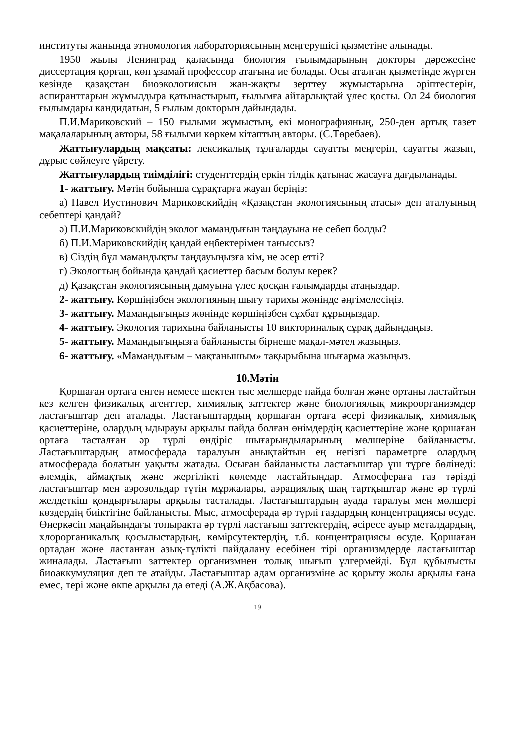институты жанында этномология лабораториясының меңгерушісі қызметіне алынады.
1950 жылы Ленинград қаласында биология ғылымдарының докторы дәрежесіне диссертация қорғап, көп ұзамай профессор атағына ие болады. Осы аталған қызметінде жүрген кезінде қазақстан биоэкологиясын жан-жақты зерттеу жұмыстарына әріптестерін, аспиранттарын жұмылдыра қатынастырып, ғылымға айтарлықтай үлес қосты. Ол 24 биология ғылымдары кандидатын, 5 ғылым докторын дайындады.
П.И.Мариковский – 150 ғылыми жұмыстың, екі монографияның, 250-ден артық газет мақалаларының авторы, 58 ғылыми көркем кітаптың авторы. (С.Төребаев).
Жаттығулардың мақсаты: лексикалық тұлғаларды сауатты меңгеріп, сауатты жазып, дұрыс сөйлеуге үйрету.
Жаттығулардың тиімділігі: студенттердің еркін тілдік қатынас жасауға дағдыланады.
1- жаттығу. Мәтін бойынша сұрақтарға жауап беріңіз:
а) Павел Иустинович Мариковскийдің «Қазақстан экологиясының атасы» деп аталуының себептері қандай?
ә) П.И.Мариковскийдің эколог мамандығын таңдауына не себеп болды?
б) П.И.Мариковскийдің қандай еңбектерімен таныссыз?
в) Сіздің бұл мамандықты таңдауыңызға кім, не әсер етті?
г) Экологтың бойында қандай қасиеттер басым болуы керек?
д) Қазақстан экологиясының дамуына үлес қосқан ғалымдарды атаңыздар.
2- жаттығу. Көршіңізбен экологияның шығу тарихы жөнінде әңгімелесіңіз.
3- жаттығу. Мамандығыңыз жөнінде көршіңізбен сұхбат құрыңыздар.
4- жаттығу. Экология тарихына байланысты 10 викториналық сұрақ дайындаңыз.
5- жаттығу. Мамандығыңызға байланысты бірнеше мақал-мәтел жазыңыз.
6- жаттығу. «Мамандығым – мақтанышым» тақырыбына шығарма жазыңыз.
10.Мәтін
Қоршаған ортаға енген немесе шектен тыс мелшерде пайда болған және ортаны ластайтын кез келген физикалық агенттер, химиялық заттектер және биологиялық микроорганизмдер ластағыштар деп аталады. Ластағыштардың қоршаған ортаға әсері физикалық, химиялық қасиеттеріне, олардың ыдырауы арқылы пайда болған өнімдердің қасиеттеріне және қоршаған ортаға тасталған әр түрлі өндіріс шығарындыларының мөлшеріне байланысты. Ластағыштардың атмосферада таралуын анықтайтын ең негізгі параметрге олардың атмосферада болатын уақыты жатады. Осыған байланысты ластағыштар үш түрге бөлінеді: әлемдік, аймақтық және жергілікті көлемде ластайтындар. Атмосфераға газ тәрізді ластағыштар мен аэрозольдар түтін мұржалары, аэрациялық шаң тартқыштар және әр түрлі желдеткіш қондырғылары арқылы тасталады. Ластағыштардың ауада таралуы мен мөлшері көздердің биіктігіне байланысты. Мыс, атмосферада әр түрлі газдардың концентрациясы өсуде. Өнеркәсіп маңайындағы топыракта әр түрлі ластағыш заттектердің, әсіресе ауыр металдардың, хлорорганикалық қосылыстардың, көмірсутектердің, т.б. концентрациясы өсуде. Қоршаған ортадан және ластанған азық-түлікті пайдалану есебінен тірі организмдерде ластағыштар жиналады. Ластағыш заттектер организмнен толық шығып үлгермейді. Бұл құбылысты биоаккумуляция деп те атайды. Ластағыштар адам организміне ас қорыту жолы арқылы ғана емес, тері және өкпе арқылы да өтеді (А.Ж.Ақбасова).
19